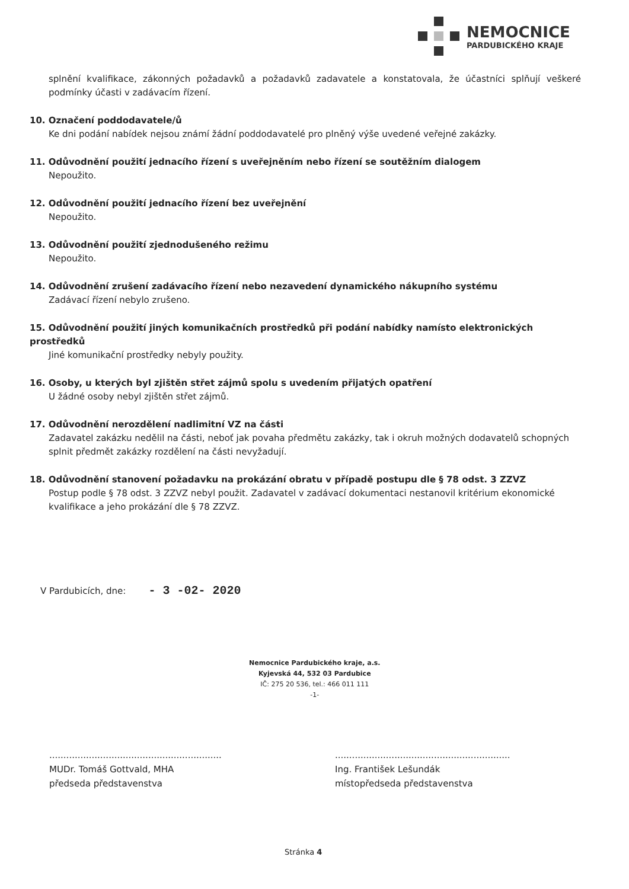NEMOCNICE
PARDUBICKÉHO KRAJE
splnění kvalifikace, zákonných požadavků a požadavků zadavatele a konstatovala, že účastníci splňují veškeré podmínky účasti v zadávacím řízení.
10. Označení poddodavatele/ů
Ke dni podání nabídek nejsou známí žádní poddodavatelé pro plněný výše uvedené veřejné zakázky.
11. Odůvodnění použití jednacího řízení s uveřejněním nebo řízení se soutěžním dialogem
Nepoužito.
12. Odůvodnění použití jednacího řízení bez uveřejnění
Nepoužito.
13. Odůvodnění použití zjednodušeného režimu
Nepoužito.
14. Odůvodnění zrušení zadávacího řízení nebo nezavedení dynamického nákupního systému
Zadávací řízení nebylo zrušeno.
15. Odůvodnění použití jiných komunikačních prostředků při podání nabídky namísto elektronických prostředků
Jiné komunikační prostředky nebyly použity.
16. Osoby, u kterých byl zjištěn střet zájmů spolu s uvedením přijatých opatření
U žádné osoby nebyl zjištěn střet zájmů.
17. Odůvodnění nerozdělení nadlimitní VZ na části
Zadavatel zakázku nedělil na části, neboť jak povaha předmětu zakázky, tak i okruh možných dodavatelů schopných splnit předmět zakázky rozdělení na části nevyžadují.
18. Odůvodnění stanovení požadavku na prokázání obratu v případě postupu dle § 78 odst. 3 ZZVZ
Postup podle § 78 odst. 3 ZZVZ nebyl použit. Zadavatel v zadávací dokumentaci nestanovil kritérium ekonomické kvalifikace a jeho prokázání dle § 78 ZZVZ.
V Pardubicích, dne: - 3 -02- 2020
Nemocnice Pardubického kraje, a.s.
Kyjevská 44, 532 03 Pardubice
IČ: 275 20 536, tel.: 466 011 111
-1-
.............................................................
MUDr. Tomáš Gottvald, MHA
předseda představenstva
..............................................................
Ing. František Lešundák
místopředseda představenstva
Stránka 4